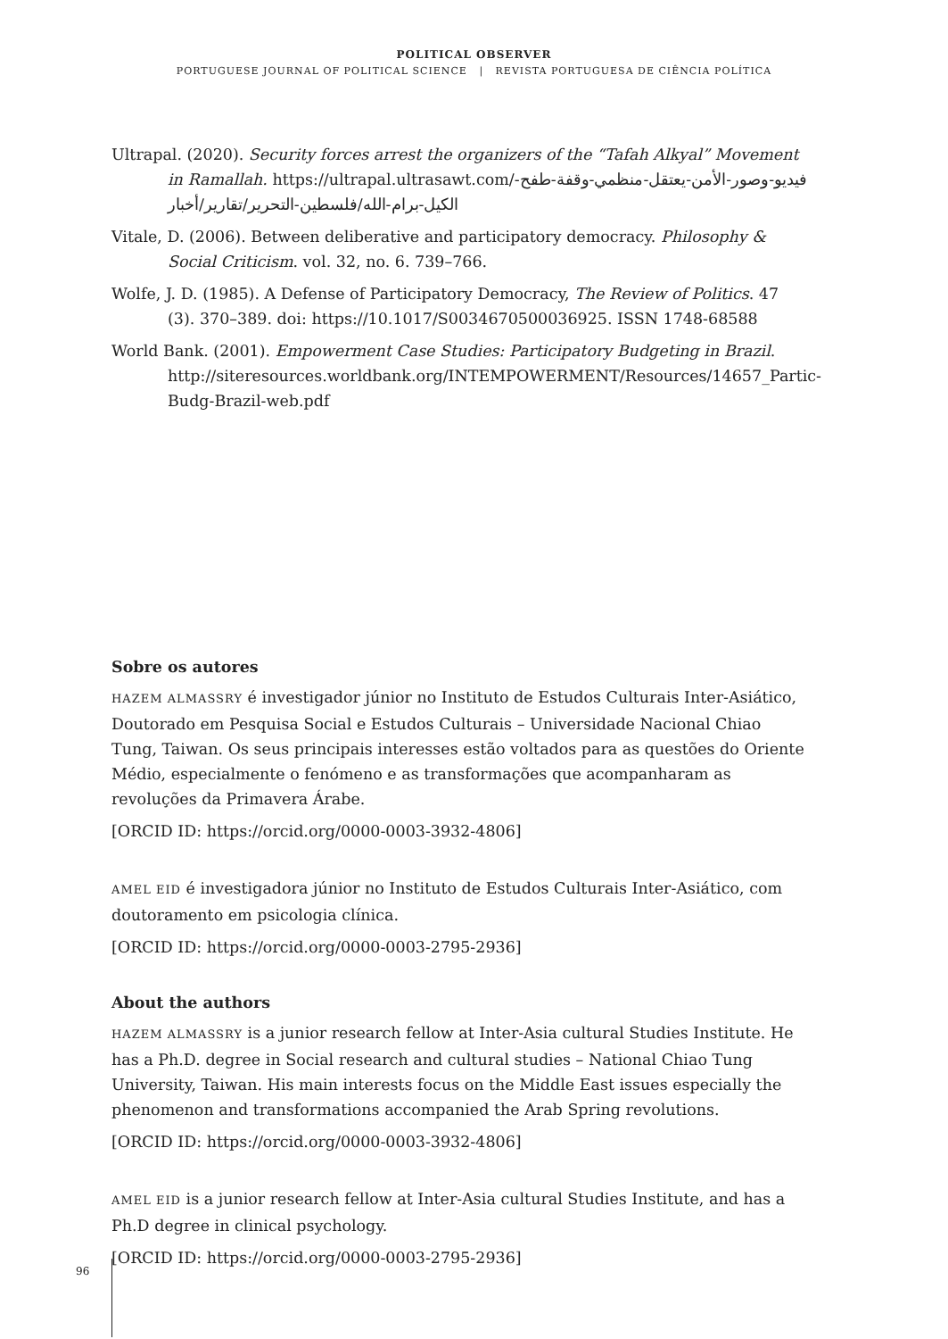POLITICAL OBSERVER
PORTUGUESE JOURNAL OF POLITICAL SCIENCE | REVISTA PORTUGUESA DE CIÊNCIA POLÍTICA
Ultrapal. (2020). Security forces arrest the organizers of the “Tafah Alkyal” Movement in Ramallah. https://ultrapal.ultrasawt.com/فيديو-وصور-الأمن-يعتقل-منظمي-وقفة-طفح-الكيل-برام-الله/فلسطين-التحرير/تقارير/أخبار
Vitale, D. (2006). Between deliberative and participatory democracy. Philosophy & Social Criticism. vol. 32, no. 6. 739–766.
Wolfe, J. D. (1985). A Defense of Participatory Democracy, The Review of Politics. 47 (3). 370–389. doi: https://10.1017/S0034670500036925. ISSN 1748-68588
World Bank. (2001). Empowerment Case Studies: Participatory Budgeting in Brazil. http://siteresources.worldbank.org/INTEMPOWERMENT/Resources/14657_Partic-Budg-Brazil-web.pdf
Sobre os autores
HAZEM ALMASSRY é investigador júnior no Instituto de Estudos Culturais Inter-Asiático, Doutorado em Pesquisa Social e Estudos Culturais – Universidade Nacional Chiao Tung, Taiwan. Os seus principais interesses estão voltados para as questões do Oriente Médio, especialmente o fenómeno e as transformações que acompanharam as revoluções da Primavera Árabe.
[ORCID ID: https://orcid.org/0000-0003-3932-4806]
AMEL EID é investigadora júnior no Instituto de Estudos Culturais Inter-Asiático, com doutoramento em psicologia clínica.
[ORCID ID: https://orcid.org/0000-0003-2795-2936]
About the authors
HAZEM ALMASSRY is a junior research fellow at Inter-Asia cultural Studies Institute. He has a Ph.D. degree in Social research and cultural studies – National Chiao Tung University, Taiwan. His main interests focus on the Middle East issues especially the phenomenon and transformations accompanied the Arab Spring revolutions.
[ORCID ID: https://orcid.org/0000-0003-3932-4806]
AMEL EID is a junior research fellow at Inter-Asia cultural Studies Institute, and has a Ph.D degree in clinical psychology.
[ORCID ID: https://orcid.org/0000-0003-2795-2936]
96